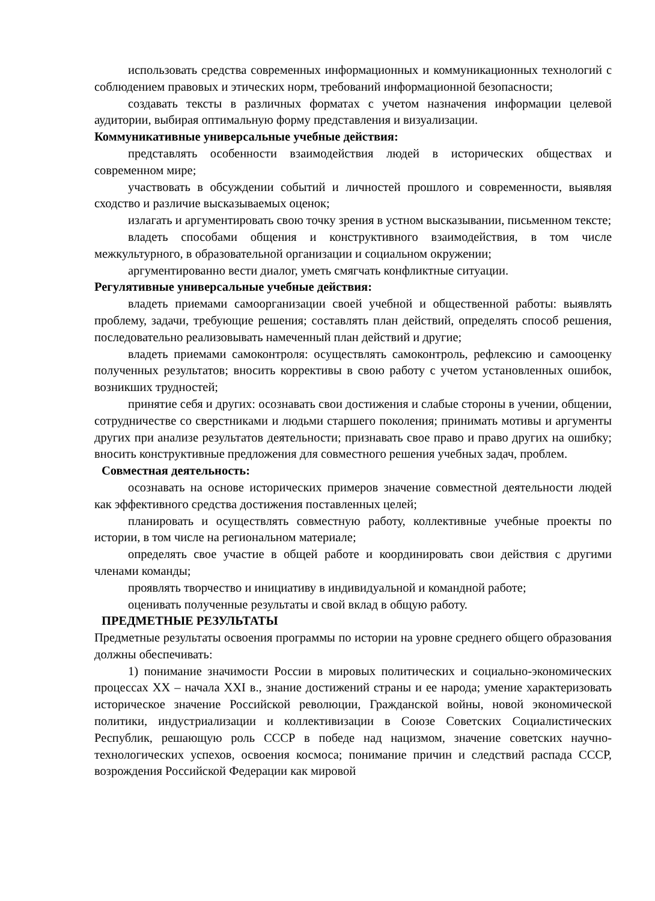использовать средства современных информационных и коммуникационных технологий с соблюдением правовых и этических норм, требований информационной безопасности;
создавать тексты в различных форматах с учетом назначения информации целевой аудитории, выбирая оптимальную форму представления и визуализации.
Коммуникативные универсальные учебные действия:
представлять особенности взаимодействия людей в исторических обществах и современном мире;
участвовать в обсуждении событий и личностей прошлого и современности, выявляя сходство и различие высказываемых оценок;
излагать и аргументировать свою точку зрения в устном высказывании, письменном тексте;
владеть способами общения и конструктивного взаимодействия, в том числе межкультурного, в образовательной организации и социальном окружении;
аргументированно вести диалог, уметь смягчать конфликтные ситуации.
Регулятивные универсальные учебные действия:
владеть приемами самоорганизации своей учебной и общественной работы: выявлять проблему, задачи, требующие решения; составлять план действий, определять способ решения, последовательно реализовывать намеченный план действий и другие;
владеть приемами самоконтроля: осуществлять самоконтроль, рефлексию и самооценку полученных результатов; вносить коррективы в свою работу с учетом установленных ошибок, возникших трудностей;
принятие себя и других: осознавать свои достижения и слабые стороны в учении, общении, сотрудничестве со сверстниками и людьми старшего поколения; принимать мотивы и аргументы других при анализе результатов деятельности; признавать свое право и право других на ошибку; вносить конструктивные предложения для совместного решения учебных задач, проблем.
Совместная деятельность:
осознавать на основе исторических примеров значение совместной деятельности людей как эффективного средства достижения поставленных целей;
планировать и осуществлять совместную работу, коллективные учебные проекты по истории, в том числе на региональном материале;
определять свое участие в общей работе и координировать свои действия с другими членами команды;
проявлять творчество и инициативу в индивидуальной и командной работе;
оценивать полученные результаты и свой вклад в общую работу.
ПРЕДМЕТНЫЕ РЕЗУЛЬТАТЫ
Предметные результаты освоения программы по истории на уровне среднего общего образования должны обеспечивать:
1) понимание значимости России в мировых политических и социально-экономических процессах XX – начала XXI в., знание достижений страны и ее народа; умение характеризовать историческое значение Российской революции, Гражданской войны, новой экономической политики, индустриализации и коллективизации в Союзе Советских Социалистических Республик, решающую роль СССР в победе над нацизмом, значение советских научно-технологических успехов, освоения космоса; понимание причин и следствий распада СССР, возрождения Российской Федерации как мировой